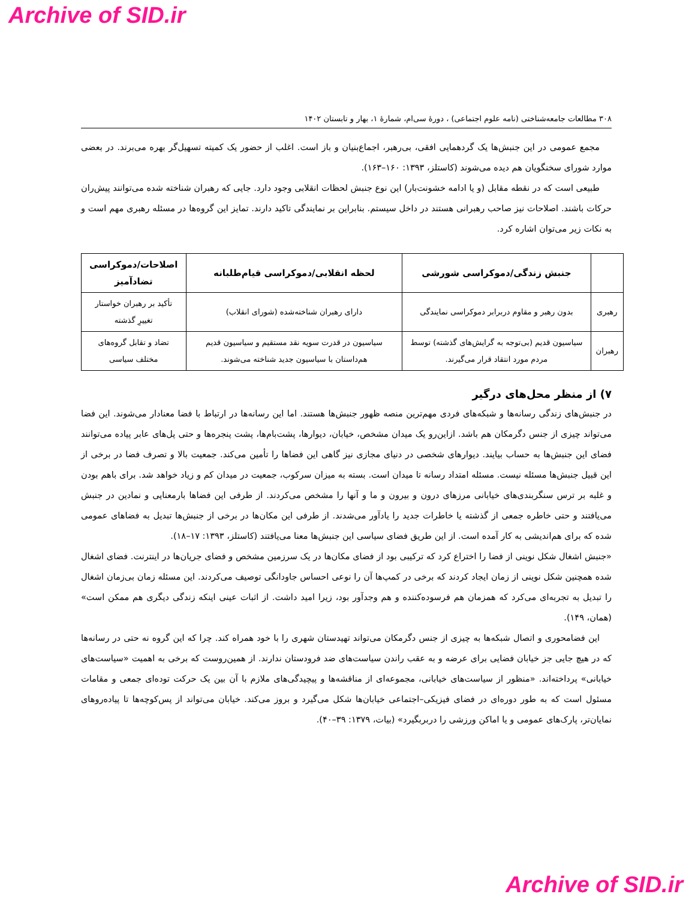Archive of SID.ir
۳۰۸ مطالعات جامعه‌شناختی (نامه علوم اجتماعی) ، دورهٔ سی‌ام، شمارهٔ ۱، بهار و تابستان ۱۴۰۲
مجمع عمومی در این جنبش‌ها یک گردهمایی افقی، بی‌رهبر، اجماع‌بنیان و باز است. اغلب از حضور یک کمیته تسهیل‌گر بهره می‌برند. در بعضی موارد شورای سخنگویان هم دیده می‌شوند (کاستلز، ۱۳۹۳: ۱۶۰–۱۶۳).
طبیعی است که در نقطه مقابل (و یا ادامه خشونت‌بار) این نوع جنبش لحظات انقلابی وجود دارد. جایی که رهبران شناخته شده می‌توانند پیش‌ران حرکات باشند. اصلاحات نیز صاحب رهبرانی هستند در داخل سیستم. بنابراین بر نمایندگی تاکید دارند. تمایز این گروه‌ها در مسئله رهبری مهم است و به نکات زیر می‌توان اشاره کرد.
| | جنبش زندگی/دموکراسی شورشی | لحظه انقلابی/دموکراسی قیام‌طلبانه | اصلاحات/دموکراسی تضادآمیز |
| --- | --- | --- | --- |
| رهبری | بدون رهبر و مقاوم دربرابر دموکراسی نمایندگی | دارای رهبران شناخته‌شده (شورای انقلاب) | تأکید بر رهبران خواستار تغییرِ گذشته |
| رهبران | سیاسیون قدیم (بی‌توجه به گرایش‌های گذشته) توسط مردم مورد انتقاد قرار می‌گیرند. | سیاسیون در قدرت سویه نقد مستقیم و سیاسیون قدیم هم‌داستان با سیاسیون جدید شناخته می‌شوند. | تضاد و تقابل گروه‌های مختلف سیاسی |
۷) از منظر محل‌های درگیر
در جنبش‌های زندگی رسانه‌ها و شبکه‌های فردی مهم‌ترین منصه ظهور جنبش‌ها هستند. اما این رسانه‌ها در ارتباط با فضا معنادار می‌شوند. این فضا می‌تواند چیزی از جنس دگرمکان هم باشد. ازاین‌رو یک میدان مشخص، خیابان، دیوارها، پشت‌بام‌ها، پشت پنجره‌ها و حتی پل‌های عابر پیاده می‌توانند فضای این جنبش‌ها به حساب بیایند. دیوارهای شخصی در دنیای مجازی نیز گاهی این فضاها را تأمین می‌کند. جمعیت بالا و تصرف فضا در برخی از این قبیل جنبش‌ها مسئله نیست. مسئله امتداد رسانه تا میدان است. بسته به میزان سرکوب، جمعیت در میدان کم و زیاد خواهد شد. برای باهم بودن و غلبه بر ترس سنگربندی‌های خیابانی مرزهای درون و بیرون و ما و آنها را مشخص می‌کردند. از طرفی این فضاها بارمعنایی و نمادین در جنبش می‌یافتند و حتی خاطره جمعی از گذشته یا خاطرات جدید را یادآور می‌شدند. از طرفی این مکان‌ها در برخی از جنبش‌ها تبدیل به فضاهای عمومی شده که برای هم‌اندیشی به کار آمده است. از این طریق فضای سیاسی این جنبش‌ها معنا می‌یافتند (کاستلز، ۱۳۹۳: ۱۷–۱۸).
«جنبش اشغال شکل نوینی از فضا را اختراع کرد که ترکیبی بود از فضای مکان‌ها در یک سرزمین مشخص و فضای جریان‌ها در اینترنت. فضای اشغال شده همچنین شکل نوینی از زمان ایجاد کردند که برخی در کمپ‌ها آن را نوعی احساس جاودانگی توصیف می‌کردند. این مسئله زمان بی‌زمان اشغال را تبدیل به تجربه‌ای می‌کرد که همزمان هم فرسوده‌کننده و هم وجدآور بود، زیرا امید داشت. از اثبات عینی اینکه زندگی دیگری هم ممکن است» (همان، ۱۴۹).
این فضامحوری و اتصال شبکه‌ها به چیزی از جنس دگرمکان می‌تواند تهیدستان شهری را با خود همراه کند. چرا که این گروه نه حتی در رسانه‌ها که در هیچ جایی جز خیابان فضایی برای عرضه و به عقب راندن سیاست‌های ضد فرودستان ندارند. از همین‌روست که برخی به اهمیت «سیاست‌های خیابانی» پرداخته‌اند. «منظور از سیاست‌های خیابانی، مجموعه‌ای از مناقشه‌ها و پیچیدگی‌های ملازم با آن بین یک حرکت توده‌ای جمعی و مقامات مسئول است که به طور دوره‌ای در فضای فیزیکی–اجتماعی خیابان‌ها شکل می‌گیرد و بروز می‌کند. خیابان می‌تواند از پس‌کوچه‌ها تا پیاده‌روهای نمایان‌تر، پارک‌های عمومی و یا اماکن ورزشی را دربربگیرد» (بیات، ۱۳۷۹: ۳۹–۴۰).
Archive of SID.ir